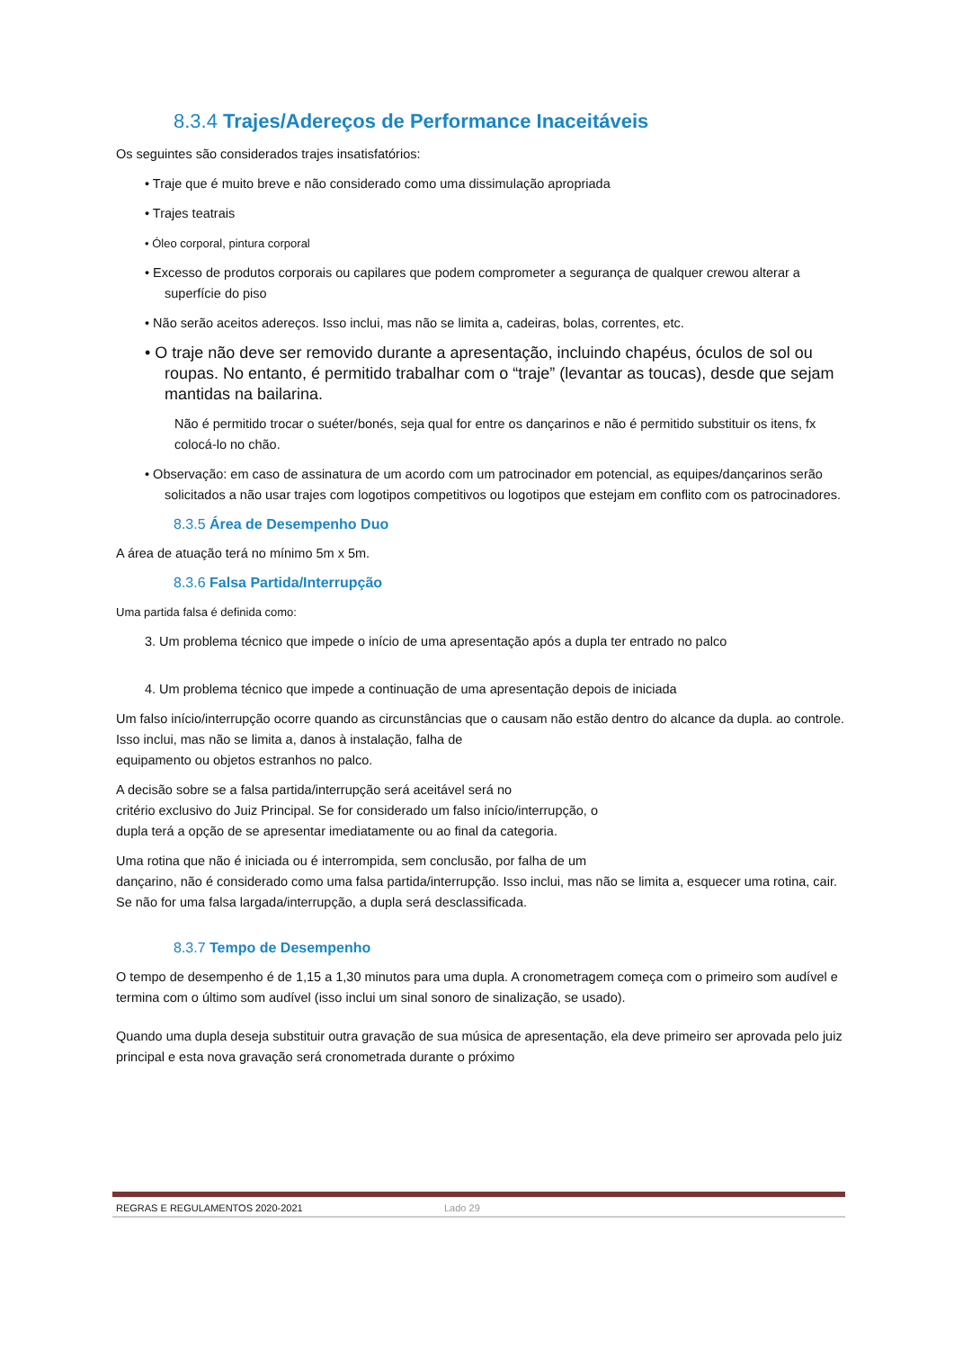8.3.4 Trajes/Adereços de Performance Inaceitáveis
Os seguintes são considerados trajes insatisfatórios:
• Traje que é muito breve e não considerado como uma dissimulação apropriada
• Trajes teatrais
• Óleo corporal, pintura corporal
• Excesso de produtos corporais ou capilares que podem comprometer a segurança de qualquer crewou alterar a superfície do piso
• Não serão aceitos adereços. Isso inclui, mas não se limita a, cadeiras, bolas, correntes, etc.
• O traje não deve ser removido durante a apresentação, incluindo chapéus, óculos de sol ou roupas. No entanto, é permitido trabalhar com o “traje” (levantar as toucas), desde que sejam mantidas na bailarina.
Não é permitido trocar o suéter/bonés, seja qual for entre os dançarinos e não é permitido substituir os itens, fx colocá-lo no chão.
• Observação: em caso de assinatura de um acordo com um patrocinador em potencial, as equipes/dançarinos serão solicitados a não usar trajes com logotipos competitivos ou logotipos que estejam em conflito com os patrocinadores.
8.3.5 Área de Desempenho Duo
A área de atuação terá no mínimo 5m x 5m.
8.3.6 Falsa Partida/Interrupção
Uma partida falsa é definida como:
3. Um problema técnico que impede o início de uma apresentação após a dupla ter entrado no palco
4. Um problema técnico que impede a continuação de uma apresentação depois de iniciada
Um falso início/interrupção ocorre quando as circunstâncias que o causam não estão dentro do alcance da dupla. ao controle. Isso inclui, mas não se limita a, danos à instalação, falha de
equipamento ou objetos estranhos no palco.
A decisão sobre se a falsa partida/interrupção será aceitável será no
critério exclusivo do Juiz Principal. Se for considerado um falso início/interrupção, o
dupla terá a opção de se apresentar imediatamente ou ao final da categoria.
Uma rotina que não é iniciada ou é interrompida, sem conclusão, por falha de um
dançarino, não é considerado como uma falsa partida/interrupção. Isso inclui, mas não se limita a, esquecer uma rotina, cair. Se não for uma falsa largada/interrupção, a dupla será desclassificada.
8.3.7 Tempo de Desempenho
O tempo de desempenho é de 1,15 a 1,30 minutos para uma dupla. A cronometragem começa com o primeiro som audível e termina com o último som audível (isso inclui um sinal sonoro de sinalização, se usado).
Quando uma dupla deseja substituir outra gravação de sua música de apresentação, ela deve primeiro ser aprovada pelo juiz principal e esta nova gravação será cronometrada durante o próximo
REGRAS E REGULAMENTOS 2020-2021 Lado 29